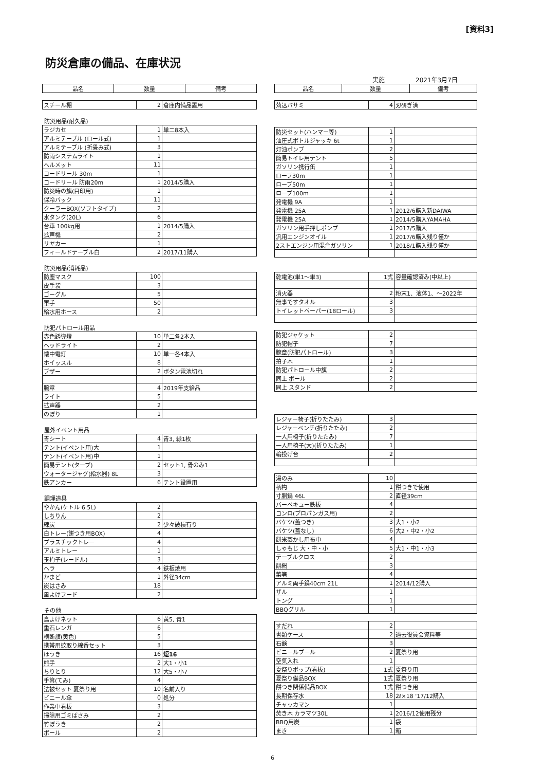[資料3]
防災倉庫の備品、在庫状況
実施　　　　　2021年3月7日
| 品名 | 数量 | 備考 |
| --- | --- | --- |
| スチール棚 | 2 | 倉庫内備品置用 |
防災用品(耐久品)
| ラジカセ | 1 | 単二8本入 |
| アルミテーブル (ロール式) | 1 | |
| アルミテーブル (折畳み式) | 3 | |
| 防雨システムライト | 1 | |
| ヘルメット | 11 | |
| コードリール 30m | 1 | |
| コードリール 防雨20m | 1 | 2014/5購入 |
| 防災時の旗(目印用) | 1 | |
| 保冷バック | 11 | |
| クーラーBOX(ソフトタイプ) | 2 | |
| 水タンク(20L) | 6 | |
| 台車 100kg用 | 1 | 2014/5購入 |
| 拡声機 | 2 | |
| リヤカー | 1 | |
| フィールドテーブル白 | 2 | 2017/11購入 |
防災用品(消耗品)
| 防塵マスク | 100 | |
| 皮手袋 | 3 | |
| ゴーグル | 5 | |
| 軍手 | 50 | |
| 給水用ホース | 2 | |
防犯パトロール用品
| 赤色誘導燈 | 10 | 単二各2本入 |
| ヘッドライト | 2 | |
| 懐中電灯 | 10 | 単一各4本入 |
| ホイッスル | 8 | |
| ブザー | 2 | ボタン電池切れ |
| 腕章 | 4 | 2019年支給品 |
| ライト | 5 | |
| 拡声器 | 2 | |
| のぼり | 1 | |
屋外イベント用品
| 青シート | 4 | 青3, 緑1枚 |
| テント(イベント用)大 | 1 | |
| テント(イベント用)中 | 1 | |
| 簡易テント(タープ) | 2 | セット1, 骨のみ1 |
| ウォータージャグ(給水器) 8L | 3 | |
| 鉄アンカー | 6 | テント設置用 |
調理道具
| やかん(ケトル 6.5L) | 2 | |
| しちりん | 2 | |
| 練炭 | 2 | 少々破損有り |
| 白トレー(餅つき用BOX) | 4 | |
| プラスチックトレー | 4 | |
| アルミトレー | 1 | |
| 玉杓子(レードル) | 3 | |
| ヘラ | 4 | 鉄板焼用 |
| かまど | 1 | 外径34cm |
| 炭はさみ | 18 | |
| 風よけフード | 2 | |
その他
| 鳥よけネット | 6 | 黄5, 青1 |
| 重石レンガ | 6 | |
| 横断旗(黄色) | 5 | |
| 携帯用蚊取り線香セット | 3 | |
| ほうき | 16 | 短16 |
| 熊手 | 2 | 大1・小1 |
| ちりとり | 12 | 大5・小7 |
| 手箕(てみ) | 4 | |
| 法被セット 夏祭り用 | 10 | 名前入り |
| ビニール傘 | 0 | 処分 |
| 作業中看板 | 3 | |
| 掃除用ゴミばさみ | 2 | |
| 竹ぼうき | 2 | |
| ポール | 2 | |
| 品名 | 数量 | 備考 |
| --- | --- | --- |
| 苅込バサミ | 4 | 刃研ぎ済 |
| 防災セット(ハンマー等) | 1 | |
| 油圧式ボトルジャッキ 6t | 1 | |
| 灯油ポンプ | 2 | |
| 簡易トイレ用テント | 5 | |
| ガソリン携行缶 | 1 | |
| ロープ30m | 1 | |
| ロープ50m | 1 | |
| ロープ100m | 1 | |
| 発電機 9A | 1 | |
| 発電機 25A | 1 | 2012/6購入新DAIWA |
| 発電機 25A | 1 | 2014/5購入YAMAHA |
| ガソリン用手押しポンプ | 1 | 2017/5購入 |
| 汎用エンジンオイル | 1 | 2017/6購入残り僅か |
| 2ストエンジン用混合ガソリン | 1 | 2018/1購入残り僅か |
| 乾電池(単1～単3) | 1式 | 容量確認済み(中以上) |
| 消火器 | 2 | 粉末1、液体1、～2022年 |
| 無事ですタオル | 3 | |
| トイレットペーパー(18ロール) | 3 | |
| 防犯ジャケット | 2 | |
| 防犯帽子 | 7 | |
| 腕章(防犯パトロール) | 3 | |
| 拍子木 | 1 | |
| 防犯パトロール中旗 | 2 | |
| 同上 ポール | 2 | |
| 同上 スタンド | 2 | |
| レジャー椅子(折りたたみ) | 3 | |
| レジャーベンチ(折りたたみ) | 2 | |
| 一人用椅子(折りたたみ) | 7 | |
| 一人用椅子(大)(折りたたみ) | 1 | |
| 輪投げ台 | 2 | |
| 湯のみ | 10 | |
| 柄杓 | 1 | 餅つきで使用 |
| 寸胴鍋 46L | 2 | 直径39cm |
| バーベキュー鉄板 | 4 | |
| コンロ(プロパンガス用) | 2 | |
| バケツ(蓋つき) | 3 | 大1・小2 |
| バケツ(蓋なし) | 6 | 大2・中2・小2 |
| 餅米蒸かし用布巾 | 4 | |
| しゃもじ 大・中・小 | 5 | 大1・中1・小3 |
| テーブルクロス | 2 | |
| 餅網 | 3 | |
| 菜箸 | 4 | |
| アルミ両手鍋40cm 21L | 1 | 2014/12購入 |
| ザル | 1 | |
| トング | 1 | |
| BBQグリル | 1 | |
| すだれ | 2 | |
| 書類ケース | 2 | 過去役員会資料等 |
| 石鹸 | 3 | |
| ビニールプール | 2 | 夏祭り用 |
| 空気入れ | 1 | |
| 夏祭りポップ(看板) | 1式 | 夏祭り用 |
| 夏祭り備品BOX | 1式 | 夏祭り用 |
| 餅つき関係備品BOX | 1式 | 餅つき用 |
| 長期保存水 | 18 | 2ℓ×18 '17/12購入 |
| チャッカマン | 1 | |
| 焚き木 カラマツ30L | 1 | 2016/12使用残分 |
| BBQ用炭 | 1 | 袋 |
| まき | 1 | 箱 |
6